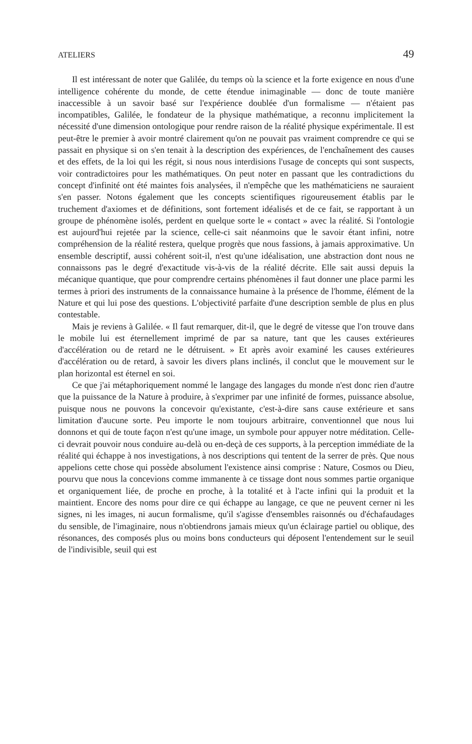ATELIERS 49
Il est intéressant de noter que Galilée, du temps où la science et la forte exigence en nous d'une intelligence cohérente du monde, de cette étendue inimaginable — donc de toute manière inaccessible à un savoir basé sur l'expérience doublée d'un formalisme — n'étaient pas incompatibles, Galilée, le fondateur de la physique mathématique, a reconnu implicitement la nécessité d'une dimension ontologique pour rendre raison de la réalité physique expérimentale. Il est peut-être le premier à avoir montré clairement qu'on ne pouvait pas vraiment comprendre ce qui se passait en physique si on s'en tenait à la description des expériences, de l'enchaînement des causes et des effets, de la loi qui les régit, si nous nous interdisions l'usage de concepts qui sont suspects, voir contradictoires pour les mathématiques. On peut noter en passant que les contradictions du concept d'infinité ont été maintes fois analysées, il n'empêche que les mathématiciens ne sauraient s'en passer. Notons également que les concepts scientifiques rigoureusement établis par le truchement d'axiomes et de définitions, sont fortement idéalisés et de ce fait, se rapportant à un groupe de phénomène isolés, perdent en quelque sorte le « contact » avec la réalité. Si l'ontologie est aujourd'hui rejetée par la science, celle-ci sait néanmoins que le savoir étant infini, notre compréhension de la réalité restera, quelque progrès que nous fassions, à jamais approximative. Un ensemble descriptif, aussi cohérent soit-il, n'est qu'une idéalisation, une abstraction dont nous ne connaissons pas le degré d'exactitude vis-à-vis de la réalité décrite. Elle sait aussi depuis la mécanique quantique, que pour comprendre certains phénomènes il faut donner une place parmi les termes à priori des instruments de la connaissance humaine à la présence de l'homme, élément de la Nature et qui lui pose des questions. L'objectivité parfaite d'une description semble de plus en plus contestable.
Mais je reviens à Galilée. « Il faut remarquer, dit-il, que le degré de vitesse que l'on trouve dans le mobile lui est éternellement imprimé de par sa nature, tant que les causes extérieures d'accélération ou de retard ne le détruisent. » Et après avoir examiné les causes extérieures d'accélération ou de retard, à savoir les divers plans inclinés, il conclut que le mouvement sur le plan horizontal est éternel en soi.
Ce que j'ai métaphoriquement nommé le langage des langages du monde n'est donc rien d'autre que la puissance de la Nature à produire, à s'exprimer par une infinité de formes, puissance absolue, puisque nous ne pouvons la concevoir qu'existante, c'est-à-dire sans cause extérieure et sans limitation d'aucune sorte. Peu importe le nom toujours arbitraire, conventionnel que nous lui donnons et qui de toute façon n'est qu'une image, un symbole pour appuyer notre méditation. Celle-ci devrait pouvoir nous conduire au-delà ou en-deçà de ces supports, à la perception immédiate de la réalité qui échappe à nos investigations, à nos descriptions qui tentent de la serrer de près. Que nous appelions cette chose qui possède absolument l'existence ainsi comprise : Nature, Cosmos ou Dieu, pourvu que nous la concevions comme immanente à ce tissage dont nous sommes partie organique et organiquement liée, de proche en proche, à la totalité et à l'acte infini qui la produit et la maintient. Encore des noms pour dire ce qui échappe au langage, ce que ne peuvent cerner ni les signes, ni les images, ni aucun formalisme, qu'il s'agisse d'ensembles raisonnés ou d'échafaudages du sensible, de l'imaginaire, nous n'obtiendrons jamais mieux qu'un éclairage partiel ou oblique, des résonances, des composés plus ou moins bons conducteurs qui déposent l'entendement sur le seuil de l'indivisible, seuil qui est